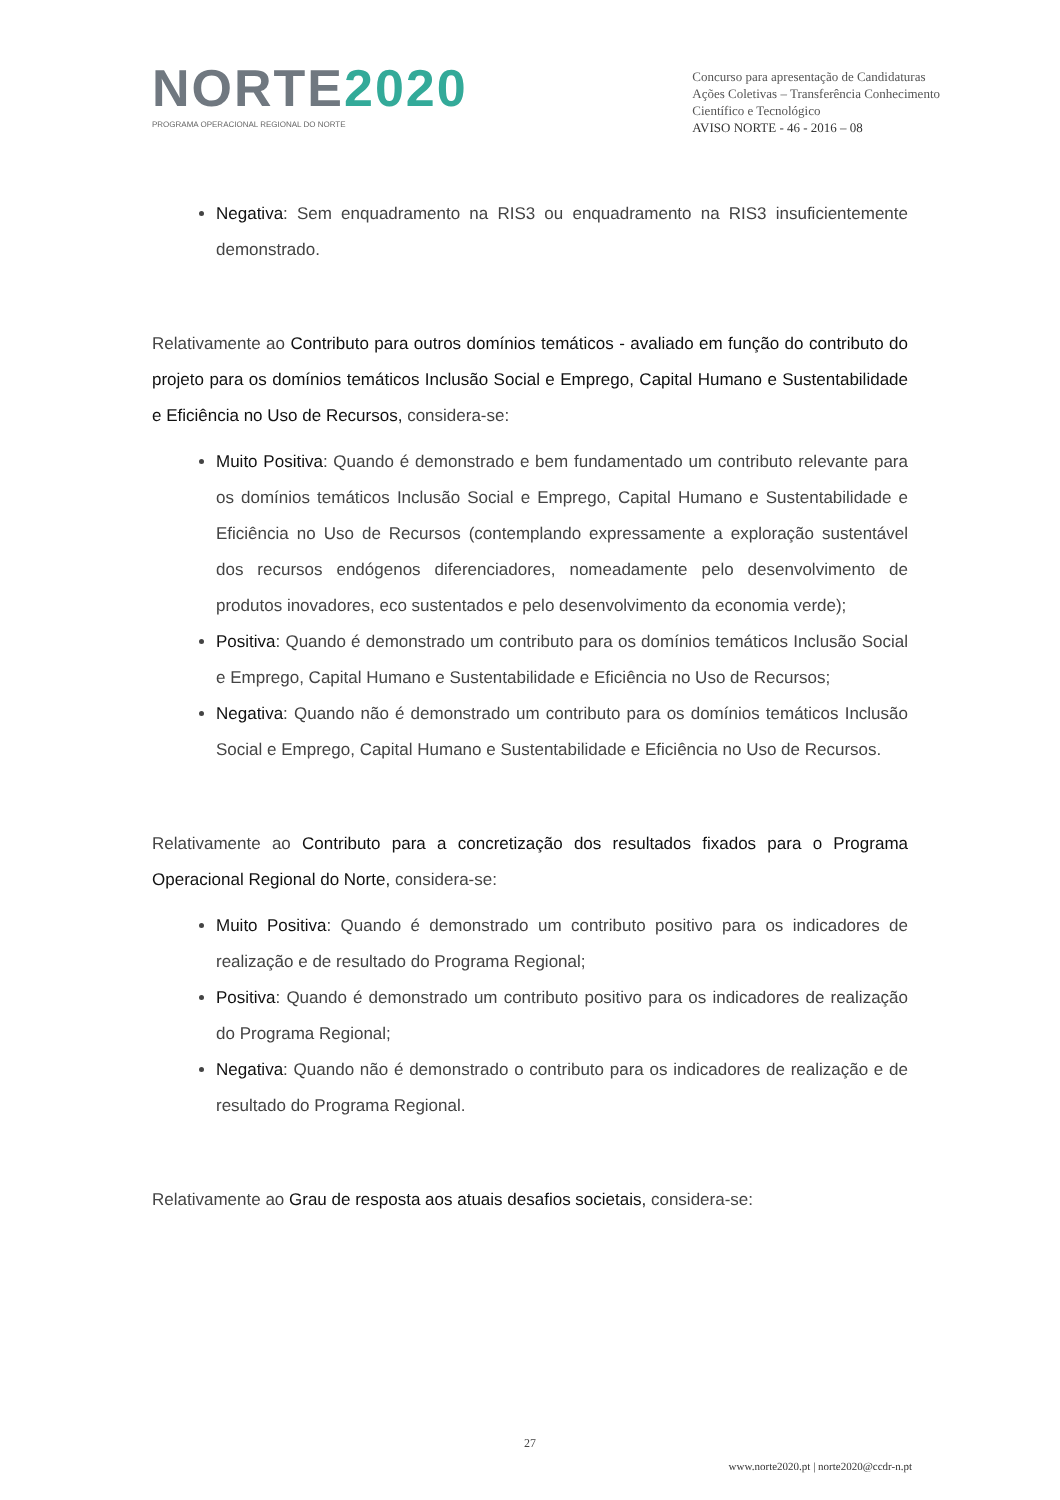NORTE2020
PROGRAMA OPERACIONAL REGIONAL DO NORTE
Concurso para apresentação de Candidaturas
Ações Coletivas – Transferência Conhecimento
Científico e Tecnológico
AVISO NORTE - 46 - 2016 – 08
Negativa: Sem enquadramento na RIS3 ou enquadramento na RIS3 insuficientemente demonstrado.
Relativamente ao Contributo para outros domínios temáticos - avaliado em função do contributo do projeto para os domínios temáticos Inclusão Social e Emprego, Capital Humano e Sustentabilidade e Eficiência no Uso de Recursos, considera-se:
Muito Positiva: Quando é demonstrado e bem fundamentado um contributo relevante para os domínios temáticos Inclusão Social e Emprego, Capital Humano e Sustentabilidade e Eficiência no Uso de Recursos (contemplando expressamente a exploração sustentável dos recursos endógenos diferenciadores, nomeadamente pelo desenvolvimento de produtos inovadores, eco sustentados e pelo desenvolvimento da economia verde);
Positiva: Quando é demonstrado um contributo para os domínios temáticos Inclusão Social e Emprego, Capital Humano e Sustentabilidade e Eficiência no Uso de Recursos;
Negativa: Quando não é demonstrado um contributo para os domínios temáticos Inclusão Social e Emprego, Capital Humano e Sustentabilidade e Eficiência no Uso de Recursos.
Relativamente ao Contributo para a concretização dos resultados fixados para o Programa Operacional Regional do Norte, considera-se:
Muito Positiva: Quando é demonstrado um contributo positivo para os indicadores de realização e de resultado do Programa Regional;
Positiva: Quando é demonstrado um contributo positivo para os indicadores de realização do Programa Regional;
Negativa: Quando não é demonstrado o contributo para os indicadores de realização e de resultado do Programa Regional.
Relativamente ao Grau de resposta aos atuais desafios societais, considera-se:
27
www.norte2020.pt | norte2020@ccdr-n.pt